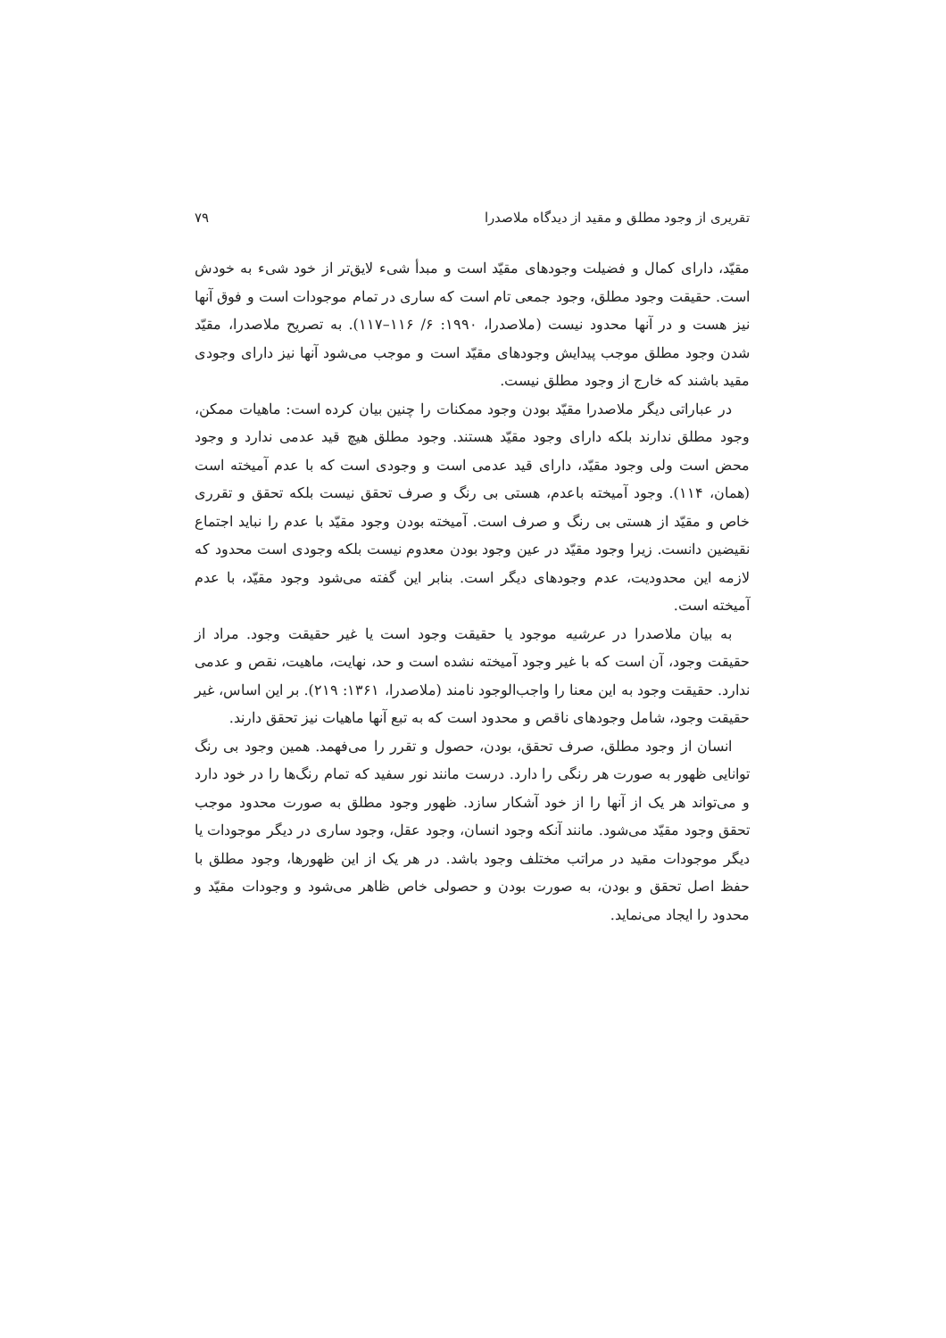تقریری از وجود مطلق و مقید از دیدگاه ملاصدرا ۷۹
مقیّد، دارای کمال و فضیلت وجودهای مقیّد است و مبدأ شیء لایق‌تر از خود شیء به خودش است. حقیقت وجود مطلق، وجود جمعی تام است که ساری در تمام موجودات است و فوق آنها نیز هست و در آنها محدود نیست (ملاصدرا، ۱۹۹۰: ۶/ ۱۱۶–۱۱۷). به تصریح ملاصدرا، مقیّد شدن وجود مطلق موجب پیدایش وجودهای مقیّد است و موجب می‌شود آنها نیز دارای وجودی مقید باشند که خارج از وجود مطلق نیست.
در عباراتی دیگر ملاصدرا مقیّد بودن وجود ممکنات را چنین بیان کرده است: ماهیات ممکن، وجود مطلق ندارند بلکه دارای وجود مقیّد هستند. وجود مطلق هیچ قید عدمی ندارد و وجود محض است ولی وجود مقیّد، دارای قید عدمی است و وجودی است که با عدم آمیخته است (همان، ۱۱۴). وجود آمیخته باعدم، هستی بی رنگ و صرف تحقق نیست بلکه تحقق و تقرری خاص و مقیّد از هستی بی رنگ و صرف است. آمیخته بودن وجود مقیّد با عدم را نباید اجتماع نقیضین دانست. زیرا وجود مقیّد در عین وجود بودن معدوم نیست بلکه وجودی است محدود که لازمه این محدودیت، عدم وجودهای دیگر است. بنابر این گفته می‌شود وجود مقیّد، با عدم آمیخته است.
به بیان ملاصدرا در عرشیه موجود یا حقیقت وجود است یا غیر حقیقت وجود. مراد از حقیقت وجود، آن است که با غیر وجود آمیخته نشده است و حد، نهایت، ماهیت، نقص و عدمی ندارد. حقیقت وجود به این معنا را واجب‌الوجود نامند (ملاصدرا، ۱۳۶۱: ۲۱۹). بر این اساس، غیر حقیقت وجود، شامل وجودهای ناقص و محدود است که به تبع آنها ماهیات نیز تحقق دارند.
انسان از وجود مطلق، صرف تحقق، بودن، حصول و تقرر را می‌فهمد. همین وجود بی رنگ توانایی ظهور به صورت هر رنگی را دارد. درست مانند نور سفید که تمام رنگ‌ها را در خود دارد و می‌تواند هر یک از آنها را از خود آشکار سازد. ظهور وجود مطلق به صورت محدود موجب تحقق وجود مقیّد می‌شود. مانند آنکه وجود انسان، وجود عقل، وجود ساری در دیگر موجودات یا دیگر موجودات مقید در مراتب مختلف وجود باشد. در هر یک از این ظهورها، وجود مطلق با حفظ اصل تحقق و بودن، به صورت بودن و حصولی خاص ظاهر می‌شود و وجودات مقیّد و محدود را ایجاد می‌نماید.